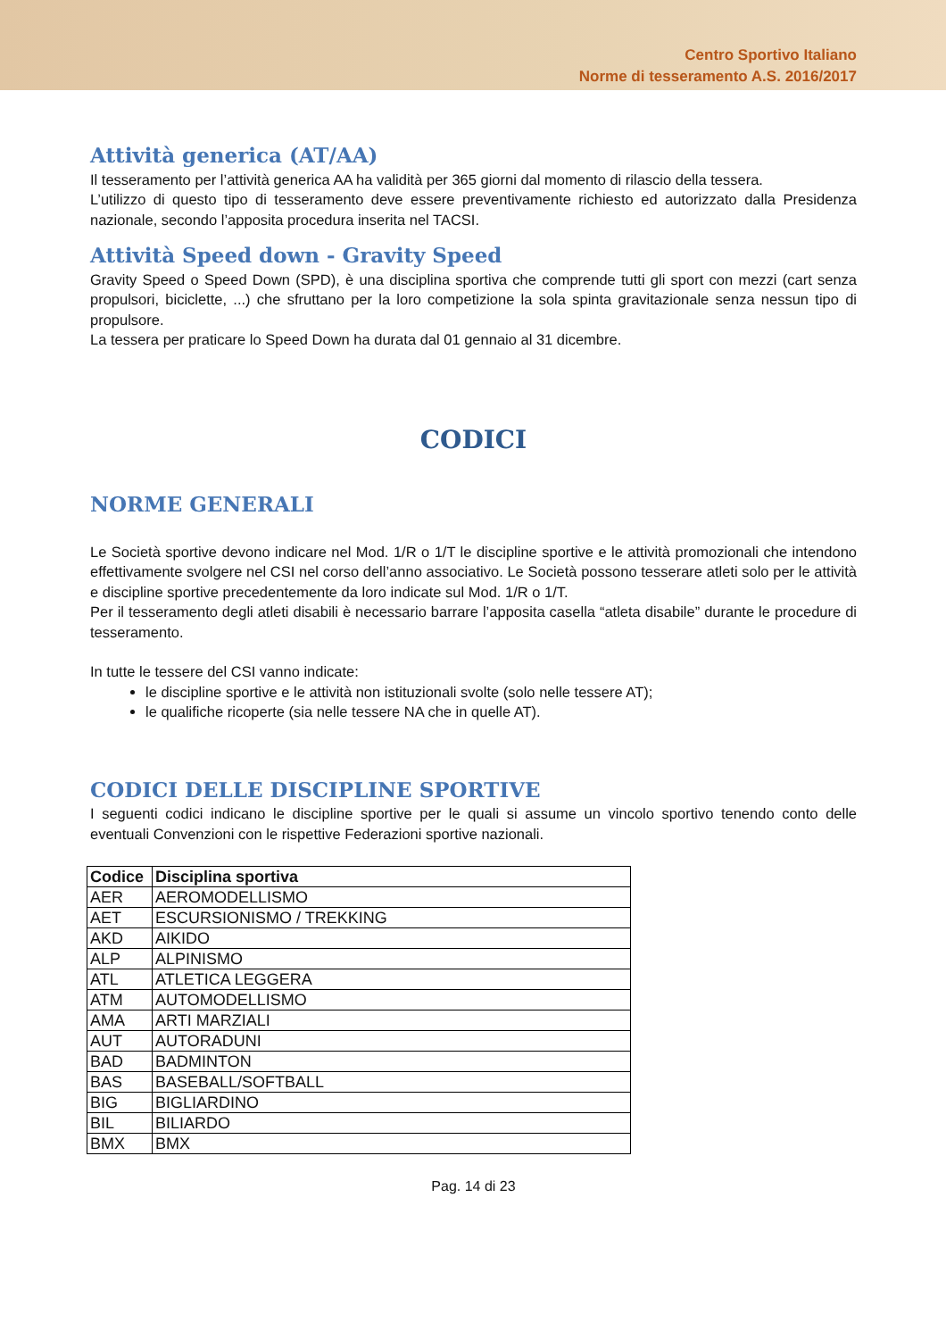Centro Sportivo Italiano
Norme di tesseramento A.S. 2016/2017
Attività generica (AT/AA)
Il tesseramento per l’attività generica AA ha validità per 365 giorni dal momento di rilascio della tessera.
L’utilizzo di questo tipo di tesseramento deve essere preventivamente richiesto ed autorizzato dalla Presidenza nazionale, secondo l’apposita procedura inserita nel TACSI.
Attività Speed down - Gravity Speed
Gravity Speed o Speed Down (SPD), è una disciplina sportiva che comprende tutti gli sport con mezzi (cart senza propulsori, biciclette, ...) che sfruttano per la loro competizione la sola spinta gravitazionale senza nessun tipo di propulsore.
La tessera per praticare lo Speed Down ha durata dal 01 gennaio al 31 dicembre.
CODICI
NORME GENERALI
Le Società sportive devono indicare nel Mod. 1/R o 1/T le discipline sportive e le attività promozionali che intendono effettivamente svolgere nel CSI nel corso dell’anno associativo. Le Società possono tesserare atleti solo per le attività e discipline sportive precedentemente da loro indicate sul Mod. 1/R o 1/T.
Per il tesseramento degli atleti disabili è necessario barrare l’apposita casella “atleta disabile” durante le procedure di tesseramento.
In tutte le tessere del CSI vanno indicate:
le discipline sportive e le attività non istituzionali svolte (solo nelle tessere AT);
le qualifiche ricoperte (sia nelle tessere NA che in quelle AT).
CODICI DELLE DISCIPLINE SPORTIVE
I seguenti codici indicano le discipline sportive per le quali si assume un vincolo sportivo tenendo conto delle eventuali Convenzioni con le rispettive Federazioni sportive nazionali.
| Codice | Disciplina sportiva |
| --- | --- |
| AER | AEROMODELLISMO |
| AET | ESCURSIONISMO / TREKKING |
| AKD | AIKIDO |
| ALP | ALPINISMO |
| ATL | ATLETICA LEGGERA |
| ATM | AUTOMODELLISMO |
| AMA | ARTI MARZIALI |
| AUT | AUTORADUNI |
| BAD | BADMINTON |
| BAS | BASEBALL/SOFTBALL |
| BIG | BIGLIARDINO |
| BIL | BILIARDO |
| BMX | BMX |
Pag. 14 di 23